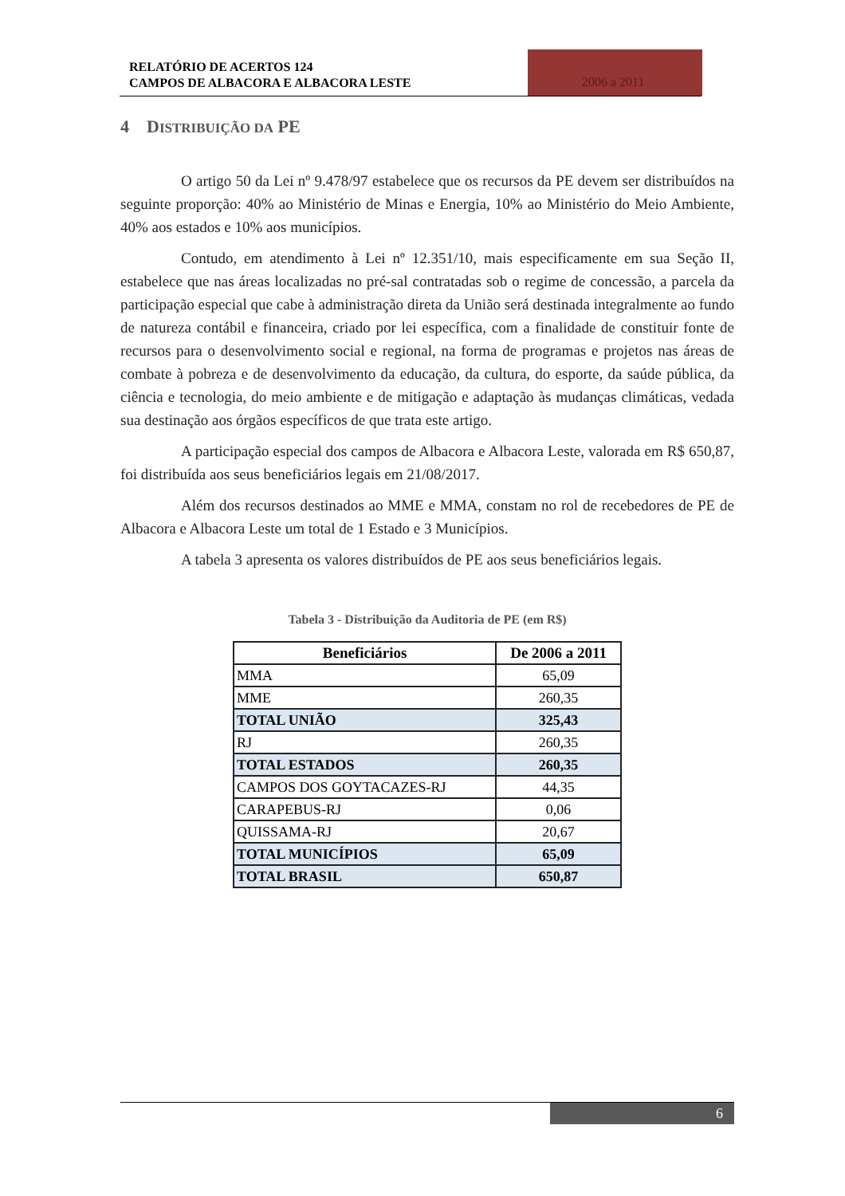RELATÓRIO DE ACERTOS 124
CAMPOS DE ALBACORA E ALBACORA LESTE
2006 a 2011
4 DISTRIBUIÇÃO DA PE
O artigo 50 da Lei nº 9.478/97 estabelece que os recursos da PE devem ser distribuídos na seguinte proporção: 40% ao Ministério de Minas e Energia, 10% ao Ministério do Meio Ambiente, 40% aos estados e 10% aos municípios.
Contudo, em atendimento à Lei nº 12.351/10, mais especificamente em sua Seção II, estabelece que nas áreas localizadas no pré-sal contratadas sob o regime de concessão, a parcela da participação especial que cabe à administração direta da União será destinada integralmente ao fundo de natureza contábil e financeira, criado por lei específica, com a finalidade de constituir fonte de recursos para o desenvolvimento social e regional, na forma de programas e projetos nas áreas de combate à pobreza e de desenvolvimento da educação, da cultura, do esporte, da saúde pública, da ciência e tecnologia, do meio ambiente e de mitigação e adaptação às mudanças climáticas, vedada sua destinação aos órgãos específicos de que trata este artigo.
A participação especial dos campos de Albacora e Albacora Leste, valorada em R$ 650,87, foi distribuída aos seus beneficiários legais em 21/08/2017.
Além dos recursos destinados ao MME e MMA, constam no rol de recebedores de PE de Albacora e Albacora Leste um total de 1 Estado e 3 Municípios.
A tabela 3 apresenta os valores distribuídos de PE aos seus beneficiários legais.
Tabela 3 - Distribuição da Auditoria de PE (em R$)
| Beneficiários | De 2006 a 2011 |
| --- | --- |
| MMA | 65,09 |
| MME | 260,35 |
| TOTAL UNIÃO | 325,43 |
| RJ | 260,35 |
| TOTAL ESTADOS | 260,35 |
| CAMPOS DOS GOYTACAZES-RJ | 44,35 |
| CARAPEBUS-RJ | 0,06 |
| QUISSAMA-RJ | 20,67 |
| TOTAL MUNICÍPIOS | 65,09 |
| TOTAL BRASIL | 650,87 |
6